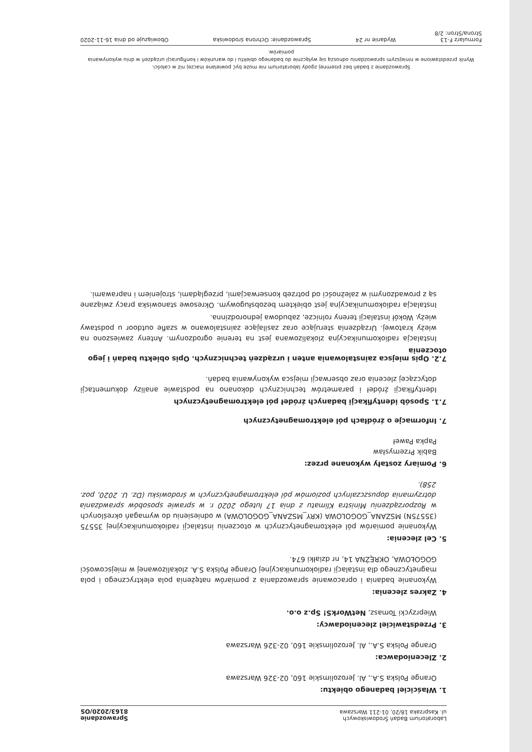Laboratorium Badań Środowiskowych
ul. Kasprzaka 18/20, 01-211 Warszawa
Sprawozdanie
8163/2020/OS
1. Właściciel badanego obiektu:
Orange Polska S.A., Al. Jerozolimskie 160, 02-326 Warszawa
2. Zleceniodawca:
Orange Polska S.A., Al. Jerozolimskie 160, 02-326 Warszawa
3. Przedstawiciel zleceniodawcy:
Wieprzycki Tomasz, NetWorkS! Sp.z o.o.
4. Zakres zlecenia:
Wykonanie badania i opracowanie sprawozdania z pomiarów natężenia pola elektrycznego i pola magnetycznego dla instalacji radiokomunikacyjnej Orange Polska S.A. zlokalizowanej w miejscowości GOGOŁOWA, OKRĘŻNA 14, nr działki 674.
5. Cel zlecenia:
Wykonanie pomiarów pól elektomagnetycznych w otoczeniu instalacji radiokomunikacyjnej 35575 (35575N) MSZANA_GOGOLOWA (KRY_MSZANA_GOGOLOWA) w odniesieniu do wymagań określonych w Rozporządzeniu Ministra Klimatu z dnia 17 lutego 2020 r. w sprawie sposobów sprawdzania dotrzymania dopuszczalnych poziomów pól elektromagnetycznych w środowisku (Dz. U. 2020, poz. 258).
6. Pomiary zostały wykonane przez:
Babik Przemysław
Papka Paweł
7. Informacje o źródłach pól elektromagnetycznych
7.1. Sposób identyfikacji badanych źródeł pól elektromagnetycznych
Identyfikacji źródeł i parametrów technicznych dokonano na podstawie analizy dokumentacji dotyczącej zlecenia oraz obserwacji miejsca wykonywania badań.
7.2. Opis miejsca zainstalowania anten i urządzeń technicznych. Opis obiektu badań i jego otoczenia
Instalacja radiokomunikacyjna zlokalizowana jest na terenie ogrodzonym. Anteny zawieszono na wieży kratowej. Urządzenia sterujące oraz zasilające zainstalowano w szafie outdoor u podstawy wieży. Wokół instalacji tereny rolnicze, zabudowa jednorodzinna.
Instalacja radiokomunikacyjna jest obiektem bezobsługowym. Okresowe stanowiska pracy związane są z prowadzonymi w zależności od potrzeb konserwacjami, przeglądami, strojeniem i naprawami.
Sprawozdanie z badań bez pisemnej zgody laboratorium nie może być powielane inaczej niż w całości.
Wynik przedstawione w niniejszym sprawozdaniu odnoszą się wyłącznie do badanego obiektu i do warunków i konfiguracji urządzeń w dniu wykonywania pomiarów.
Formularz F-13 Wydanie nr 24 Sprawozdanie: Ochrona środowiska Obowiązuje od dnia 16-11-2020
Strona/Stron: 2/8